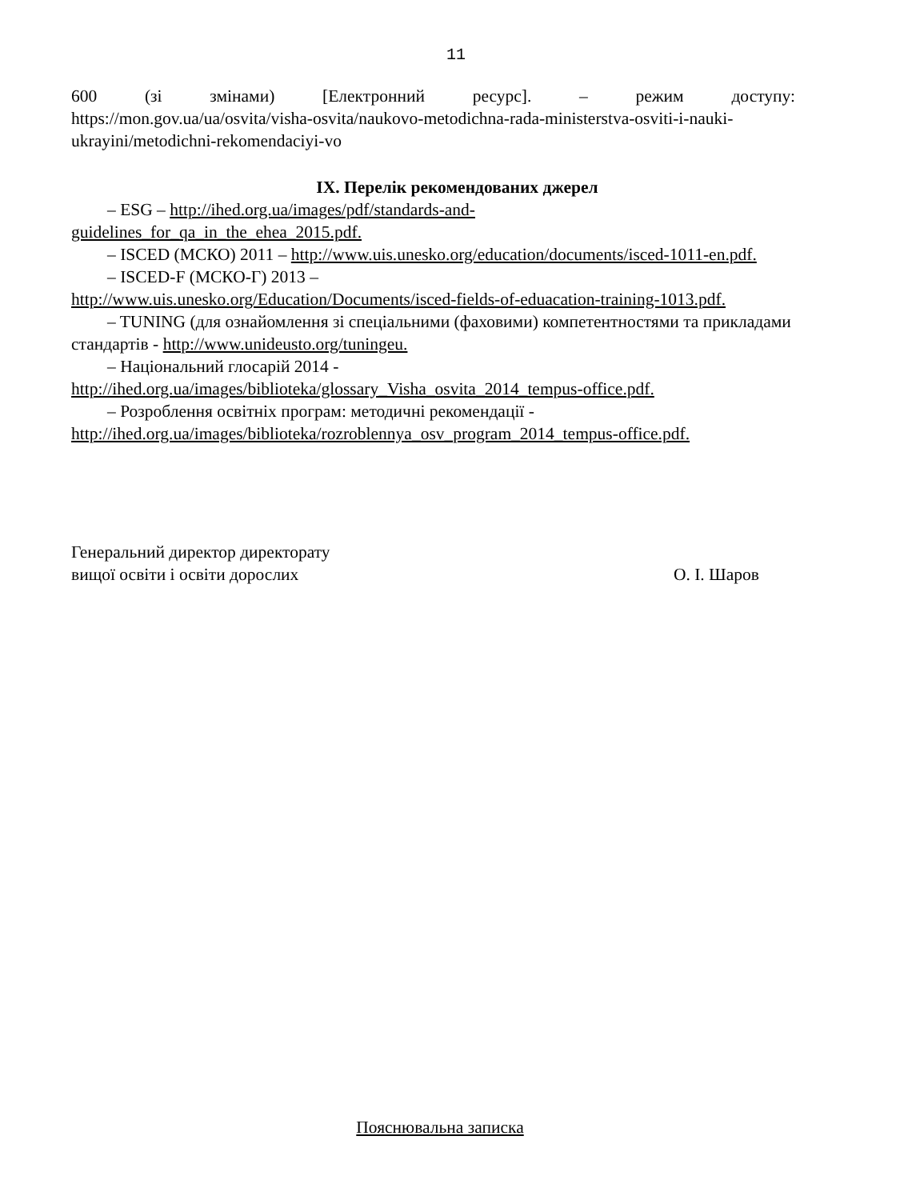11
600 (зі змінами) [Електронний ресурс]. – режим доступу:
https://mon.gov.ua/ua/osvita/visha-osvita/naukovo-metodichna-rada-ministerstva-osviti-i-nauki-ukrayini/metodichni-rekomendaciyi-vo
IX. Перелік рекомендованих джерел
– ESG – http://ihed.org.ua/images/pdf/standards-and-
guidelines_for_qa_in_the_ehea_2015.pdf.
– ISCED (МСКО) 2011 – http://www.uis.unesko.org/education/documents/isced-1011-en.pdf.
– ISCED-F (МСКО-Г) 2013 –
http://www.uis.unesko.org/Education/Documents/isced-fields-of-eduacation-training-1013.pdf.
– TUNING (для ознайомлення зі спеціальними (фаховими) компетентностями та прикладами стандартів - http://www.unideusto.org/tuningeu.
– Національний глосарій 2014 -
http://ihed.org.ua/images/biblioteka/glossary_Visha_osvita_2014_tempus-office.pdf.
– Розроблення освітніх програм: методичні рекомендації -
http://ihed.org.ua/images/biblioteka/rozroblennya_osv_program_2014_tempus-office.pdf.
Генеральний директор директорату
вищої освіти і освіти дорослих
О. І. Шаров
Пояснювальна записка